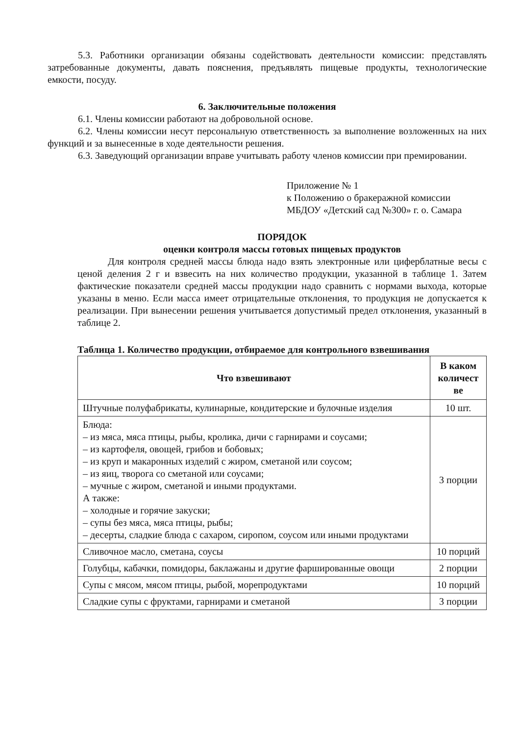5.3. Работники организации обязаны содействовать деятельности комиссии: представлять затребованные документы, давать пояснения, предъявлять пищевые продукты, технологические емкости, посуду.
6. Заключительные положения
6.1. Члены комиссии работают на добровольной основе.
6.2. Члены комиссии несут персональную ответственность за выполнение возложенных на них функций и за вынесенные в ходе деятельности решения.
6.3. Заведующий организации вправе учитывать работу членов комиссии при премировании.
Приложение № 1
к Положению о бракеражной комиссии
МБДОУ «Детский сад №300» г. о. Самара
ПОРЯДОК
оценки контроля массы готовых пищевых продуктов
Для контроля средней массы блюда надо взять электронные или циферблатные весы с ценой деления 2 г и взвесить на них количество продукции, указанной в таблице 1. Затем фактические показатели средней массы продукции надо сравнить с нормами выхода, которые указаны в меню. Если масса имеет отрицательные отклонения, то продукция не допускается к реализации. При вынесении решения учитывается допустимый предел отклонения, указанный в таблице 2.
Таблица 1. Количество продукции, отбираемое для контрольного взвешивания
| Что взвешивают | В каком количест ве |
| --- | --- |
| Штучные полуфабрикаты, кулинарные, кондитерские и булочные изделия | 10 шт. |
| Блюда: – из мяса, мяса птицы, рыбы, кролика, дичи с гарнирами и соусами; – из картофеля, овощей, грибов и бобовых; – из круп и макаронных изделий с жиром, сметаной или соусом; – из яиц, творога со сметаной или соусами; – мучные с жиром, сметаной и иными продуктами. А также: – холодные и горячие закуски; – супы без мяса, мяса птицы, рыбы; – десерты, сладкие блюда с сахаром, сиропом, соусом или иными продуктами | 3 порции |
| Сливочное масло, сметана, соусы | 10 порций |
| Голубцы, кабачки, помидоры, баклажаны и другие фаршированные овощи | 2 порции |
| Супы с мясом, мясом птицы, рыбой, морепродуктами | 10 порций |
| Сладкие супы с фруктами, гарнирами и сметаной | 3 порции |